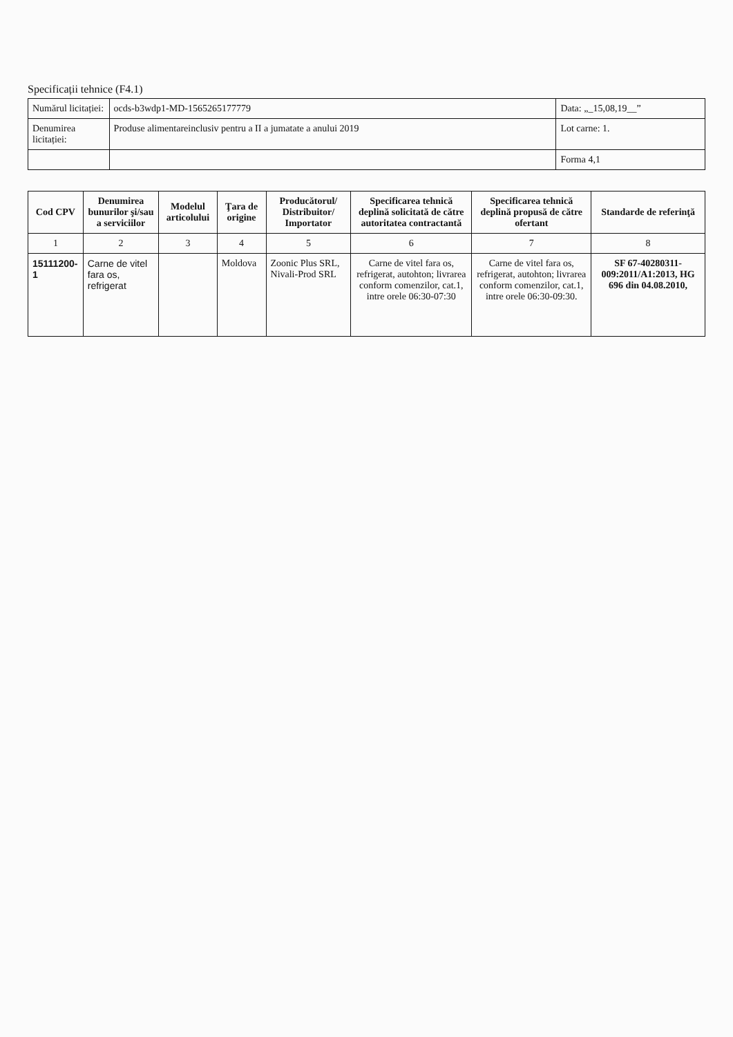Specificații tehnice (F4.1)
| Numărul licitației: | ocds-b3wdp1-MD-1565265177779 | Data: „_15,08,19__” |
| Denumirea licitației: | Produse alimentareinclusiv pentru a II a jumatate a anului 2019 | Lot carne: 1. |
| | | Forma 4,1 |
| Cod CPV | Denumirea bunurilor şi/sau a serviciilor | Modelul articolului | Ţara de origine | Producătorul/ Distribuitor/ Importator | Specificarea tehnică deplină solicitată de către autoritatea contractantă | Specificarea tehnică deplină propusă de către ofertant | Standarde de referinţă |
| --- | --- | --- | --- | --- | --- | --- | --- |
| 1 | 2 | 3 | 4 | 5 | 6 | 7 | 8 |
| 15111200-1 | Carne de vitel fara os, refrigerat | | Moldova | Zoonic Plus SRL, Nivali-Prod SRL | Carne de vitel fara os, refrigerat, autohton; livrarea conform comenzilor, cat.1, intre orele 06:30-07:30 | Carne de vitel fara os, refrigerat, autohton; livrarea conform comenzilor, cat.1, intre orele 06:30-09:30. | SF 67-40280311-009:2011/A1:2013, HG 696 din 04.08.2010, |